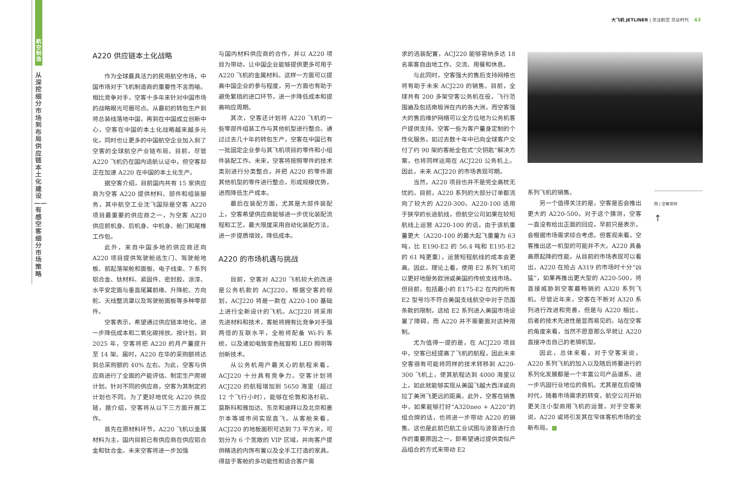航空制造
从深挖细分市场到布局供应链本土化建设——有感空客细分市场策略
大飞机 JETLINER | 关注航空 见证时代 43
A220 供应链本土化战略
作为全球最具活力的民用航空市场，中国市场对于飞机制造商的重要性不言而喻。相比竞争对手，空客十多年来针对中国市场的战略眼光可圈可点。从最初的转包生产到将总装线落地中国，再到在中国成立创新中心，空客在中国的本土化战略越来越多元化，同时也让更多的中国航空企业加入到了空客的全球航空产业链布局。目前，尽管 A220 飞机仍在国内适航认证中，但空客却正在加速 A220 在中国的本土化生产。
据空客介绍，目前国内共有 15 家供应商为空客 A220 提供材料、部件和组装服务，其中航空工业沈飞国际是空客 A220 项目最重要的供应商之一，为空客 A220 供应前机身、后机身、中机身、舱门和尾椎工作包。
此外，来自中国多地的供应商还向 A220 项目提供驾驶舱逃生门、驾驶舱地板、前起落架舱和面板、电子线束、7 系列铝合金、钛材料、紧固件、密封胶、涂漆、水平安定面与垂直尾翼前缘、升降舵、方向舵、天线整流罩以及驾驶舱面板等多种零部件。
空客表示，希望通过供应链本地化，进一步降低成本和二氧化碳排放。按计划，到 2025 年，空客将把 A220 的月产量提升至 14 架。届时，A220 在华的采购额将达到总采购额的 40% 左右。为此，空客与供应商进行了全面的产能评估、制定生产爬坡计划。针对不同的供应商，空客为其制定的计划也不同。为了更好地优化 A220 供应链，据介绍，空客将从以下三方面开展工作。
首先在原材料环节，A220 飞机以金属材料为主，国内目前已有供应商在供应铝合金和钛合金。未来空客将进一步加强
与国内材料供应商的合作，并以 A220 项目为带动，让中国企业能够提供更多可用于 A220 飞机的金属材料。这样一方面可以提高中国企业的参与程度，另一方面也有助于避免繁琐的进口环节，进一步降低成本和提高响应周期。
其次，空客还计划将 A220 飞机的一些零部件组装工作与其他机型进行整合。通过过去几十年的转包生产，空客在中国已有一批固定企业参与其飞机项目的零件和小组件装配工作。未来，空客将按照零件的技术类别进行分类整合，并把 A220 的零件跟其他机型的零件进行整合，形成规模优势，进而降低生产成本。
最后在装配方面，尤其是大部件装配上，空客希望供应商能够进一步优化装配流程和工艺，最大限度采用自动化装配方法，进一步提质增效，降低成本。
A220 的市场机遇与挑战
目前，空客对 A220 飞机较大的改进是公务机款的 ACJ220。根据空客的规划，ACJ220 将是一款在 A220-100 基础上进行全新设计的飞机。ACJ220 将采用先进材料和技术，客舱将拥有比竞争对手强两倍的互联水平，全舱将配备 Wi-Fi 系统，以及诸如电致变色舷窗和 LED 照明等创新技术。
从公务机用户最关心的航程来看，ACJ220 十分具有竞争力。空客计划将 ACJ220 的航程增加到 5650 海里（超过 12 个飞行小时），能够在伦敦和洛杉矶、莫斯科和雅加达、东京和迪拜以及北京和墨尔本等城市间实现直飞。从客舱来看，ACJ220 的地板面积可达到 73 平方米，可划分为 6 个宽敞的 VIP 区域，并向客户提供精选的内饰布置以及全手工打造的家具。得益于客舱的多功能性和适合客户需
求的选装配置，ACJ220 能够容纳多达 18 名乘客自由地工作、交流、用餐和休息。
与此同时，空客强大的售后支持网络也将有助于未来 ACJ220 的销售。目前，全球共有 200 多架空客公务机在役，飞行范围遍及包括南极洲在内的各大洲，而空客强大的售后维护网络可以全方位地为公务机客户提供支持。空客一些为客户量身定制的个性化服务，如过去数十年中已向全球客户交付了约 90 架的客舱全包式“交钥匙”解决方案，也将同样运用在 ACJ220 公务机上。因此，未来 ACJ220 的市场表现可期。
当然，A220 项目也并不是完全高枕无忧的。目前，A220 系列的大部分订单都流向了较大的 A220-300。A220-100 适用于狭窄的长途航线，但航空公司如果在较短航线上运营 A220-100 的话，由于该机重量更大（A220-100 的最大起飞重量为 63 吨，比 E190-E2 的 56.4 吨和 E195-E2 的 61 吨更重），运营短程航线的成本会更高。因此，理论上看，使用 E2 系列飞机可以更好地服务欧洲或美国的传统支线市场。但目前，包括最小的 E175-E2 在内的所有 E2 型号均不符合美国支线航空中对于范围条款的限制，这给 E2 系列进入美国市场设置了障碍，而 A220 并不需要面对这种限制。
尤为值得一提的是，在 ACJ220 项目中，空客已经提高了飞机的航程，因此未来空客很有可能将同样的技术转移到 A220-300 飞机上，使其航程达到 4000 海里以上，如此就能够实现从美国飞越大西洋或向拉丁美洲飞更远的距离。此外，空客在销售中，如果能够打好“A320neo + A220”的组合牌的话，也将进一步带动 A220 的销售。这也是此前巴航工业试图与波音进行合作的重要原因之一，即希望通过提供类似产品组合的方式来带动 E2
系列飞机的销售。
另一个值得关注的是，空客是否会推出更大的 A220-500。对于这个猜测，空客一直没有给出正面的回应，早前只是表示，会根据市场需求综合考虑。但客观来看，空客推出这一机型的可能并不大。A220 具备高原起降的性能，从目前的市场表现可以看出，A220 在抢占 A319 的市场时十分“凶猛”，如果再推出更大型的 A220-500，将直接威胁到空客最畅销的 A320 系列飞机。尽管近年来，空客在不断对 A320 系列进行改进和完善，但是与 A220 相比，后者的技术先进性是显而易见的。站在空客的角度来看，当然不愿意那么早就让 A220 直接冲击自己的老牌机型。
因此，总体来看，对于空客来说，A220 系列飞机的加入以及随后将要进行的系列化发展都是一个丰富公司产品谱系、进一步巩固行业地位的良机。尤其是在后疫情时代，随着市场需求的转变，航空公司开始更关注小型商用飞机的运营，对于空客来说，A220 或将引发其在窄体客机市场的全新布局。■
图 | 空客官网
↑